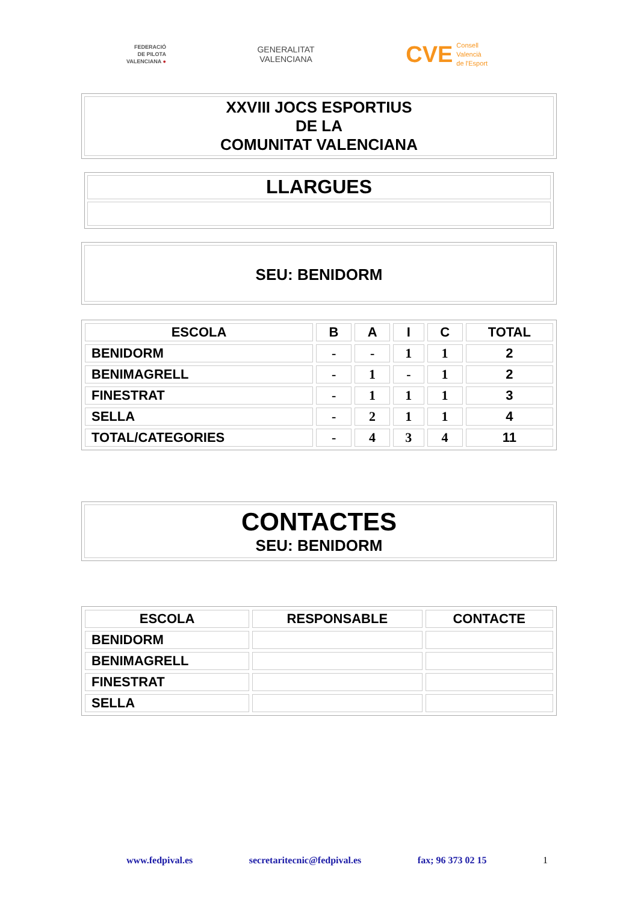FEDERACIÓ
DE PILOTA
VALENCIANA ●
GENERALITAT
VALENCIANA
CVE Consell
Valencià
de l'Esport
XXVIII JOCS ESPORTIUS
DE LA
COMUNITAT VALENCIANA
LLARGUES
SEU: BENIDORM
| ESCOLA | B | A | I | C | TOTAL |
| --- | --- | --- | --- | --- | --- |
| BENIDORM | - | - | 1 | 1 | 2 |
| BENIMAGRELL | - | 1 | - | 1 | 2 |
| FINESTRAT | - | 1 | 1 | 1 | 3 |
| SELLA | - | 2 | 1 | 1 | 4 |
| TOTAL/CATEGORIES | - | 4 | 3 | 4 | 11 |
CONTACTES
SEU: BENIDORM
| ESCOLA | RESPONSABLE | CONTACTE |
| --- | --- | --- |
| BENIDORM | | |
| BENIMAGRELL | | |
| FINESTRAT | | |
| SELLA | | |
www.fedpival.es secretaritecnic@fedpival.es fax; 96 373 02 15 1